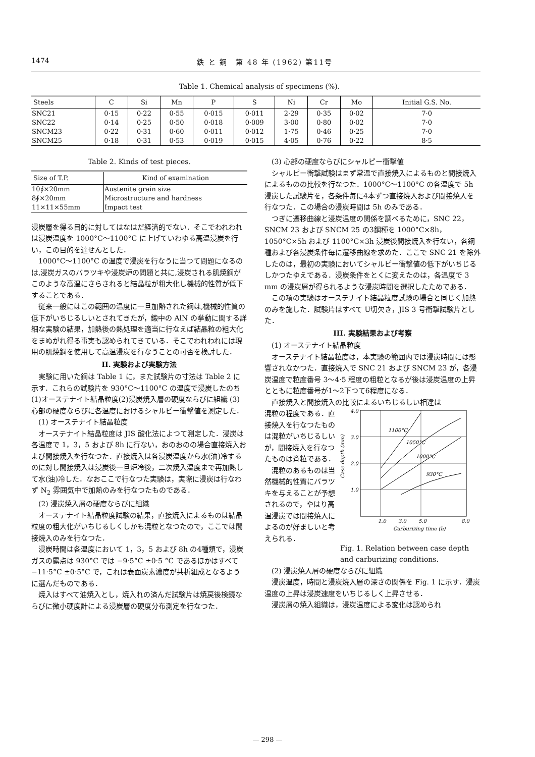1474 鉄 と 鋼　第 48 年 (1962) 第11号
Table 1. Chemical analysis of specimens (%).
| Steels | C | Si | Mn | P | S | Ni | Cr | Mo | Initial G.S. No. |
| --- | --- | --- | --- | --- | --- | --- | --- | --- | --- |
| SNC21 | 0·15 | 0·22 | 0·55 | 0·015 | 0·011 | 2·29 | 0·35 | 0·02 | 7·0 |
| SNC22 | 0·14 | 0·25 | 0·50 | 0·018 | 0·009 | 3·00 | 0·80 | 0·02 | 7·0 |
| SNCM23 | 0·22 | 0·31 | 0·60 | 0·011 | 0·012 | 1·75 | 0·46 | 0·25 | 7·0 |
| SNCM25 | 0·18 | 0·31 | 0·53 | 0·019 | 0·015 | 4·05 | 0·76 | 0·22 | 8·5 |
Table 2. Kinds of test pieces.
| Size of T.P. | Kind of examination |
| --- | --- |
| 10∮×20mm | Austenite grain size |
| 8∮×20mm | Microstructure and hardness |
| 11×11×55mm | Impact test |
浸炭層を得る目的に対してはなはだ経済的でない．そこでわれわれは浸炭温度を 1000°C～1100°C に上げていわゆる高温浸炭を行い，この目的を達せんとした．
1000°C～1100°C の温度で浸炭を行なうに当つて問題になるのは,浸炭ガスのバラツキや浸炭炉の問題と共に,浸炭される肌焼鋼がこのような高温にさらされると結晶粒が粗大化し機械的性質が低下することである．
従来一般にはこの範囲の温度に一旦加熱された鋼は,機械的性質の低下がいちじるしいとされてきたが，鍛中の AlN の挙動に関する詳細な実験の結果，加熱後の熱処理を適当に行なえば結晶粒の粗大化をまぬがれ得る事実も認められてきている．そこでわれわれには現用の肌焼鋼を使用して高温浸炭を行なうことの可否を検討した．
II. 実験および実験方法
実験に用いた鋼は Table 1 に，また試験片の寸法は Table 2 に示す．これらの試験片を 930°C～1100°C の温度で浸炭したのち(1)オーステナイト結晶粒度(2)浸炭焼入層の硬度ならびに組織 (3) 心部の硬度ならびに各温度におけるシャルピー衝撃値を測定した．
(1) オーステナイト結晶粒度
オーステナイト結晶粒度は JIS 酸化法によつて測定した．浸炭は各温度で 1，3，5 および 8h に行ない，おのおのの場合直接焼入および間接焼入を行なつた．直接焼入は各浸炭温度から水(油)冷するのに対し間接焼入は浸炭後一旦炉冷後，二次焼入温度まで再加熱して水(油)冷した．なおここで行なつた実験は，実際に浸炭は行なわず N<sub>2</sub> 雰囲気中で加熱のみを行なつたものである．
(2) 浸炭焼入層の硬度ならびに組織
オーステナイト結晶粒度試験の結果，直接焼入によるものは結晶粒度の粗大化がいちじるしくしかも混粒となつたので，ここでは間接焼入のみを行なつた．
浸炭時間は各温度において 1，3，5 および 8h の4種類で，浸炭ガスの露点は 930°C では −9·5°C ±0·5 °C であるほかはすべて −11·5°C ±0·5°C で，これは表面炭素濃度が共析組成となるように選んだものである．
焼入はすべて油焼入とし，焼入れの済んだ試験片は焼戻後検鏡ならびに微小硬度計による浸炭層の硬度分布測定を行なつた．
(3) 心部の硬度ならびにシャルピー衝撃値
シャルピー衝撃試験はまず常温で直接焼入によるものと間接焼入によるものの比較を行なつた．1000°C～1100°C の各温度で 5h 浸炭した試験片を，各条件毎に4本ずつ直接焼入および間接焼入を行なつた．この場合の浸炭時間は 5h のみである．
つぎに遷移曲線と浸炭温度の関係を調べるために，SNC 22，SNCM 23 および SNCM 25 の3鋼種を 1000°C×8h，1050°C×5h および 1100°C×3h 浸炭後間接焼入を行ない，各鋼種および各浸炭条件毎に遷移曲線を求めた．ここで SNC 21 を除外したのは，最初の実験においてシャルピー衝撃値の低下がいちじるしかつたゆえである．浸炭条件をとくに変えたのは，各温度で 3 mm の浸炭層が得られるような浸炭時間を選択したためである．
この項の実験はオーステナイト結晶粒度試験の場合と同じく加熱のみを施した．試験片はすべて U切欠き，JIS 3 号衝撃試験片とした．
III. 実験結果および考察
(1) オーステナイト結晶粒度
オーステナイト結晶粒度は，本実験の範囲内では浸炭時間には影響されなかつた．直接焼入で SNC 21 および SNCM 23 が，各浸炭温度で粒度番号 3～4·5 程度の粗粒となるが後は浸炭温度の上昇とともに粒度番号が1～2下つて6程度になる．
直接焼入と間接焼入の比較によるいちじるしい相違は
混粒の程度である．直接焼入を行なつたものは混粒がいちじるしいが，間接焼入を行なつたものは斉粒である．
混粒のあるものは当然機械的性質にバラツキを与えることが予想されるので，やはり高温浸炭では間接焼入によるのが好ましいと考えられる．
4.0
3.0
2.0
1.0
1.0
3.0
5.0
8.0
1100°C
1050°C
1000°C
930°C
Carburizing time (h)
Case depth (mm)
Fig. 1. Relation between case depth and carburizing conditions.
(2) 浸炭焼入層の硬度ならびに組織
浸炭温度，時間と浸炭焼入層の深さの関係を Fig. 1 に示す．浸炭温度の上昇は浸炭速度をいちじるしく上昇させる．
浸炭層の焼入組織は，浸炭温度による変化は認められ
— 298 —